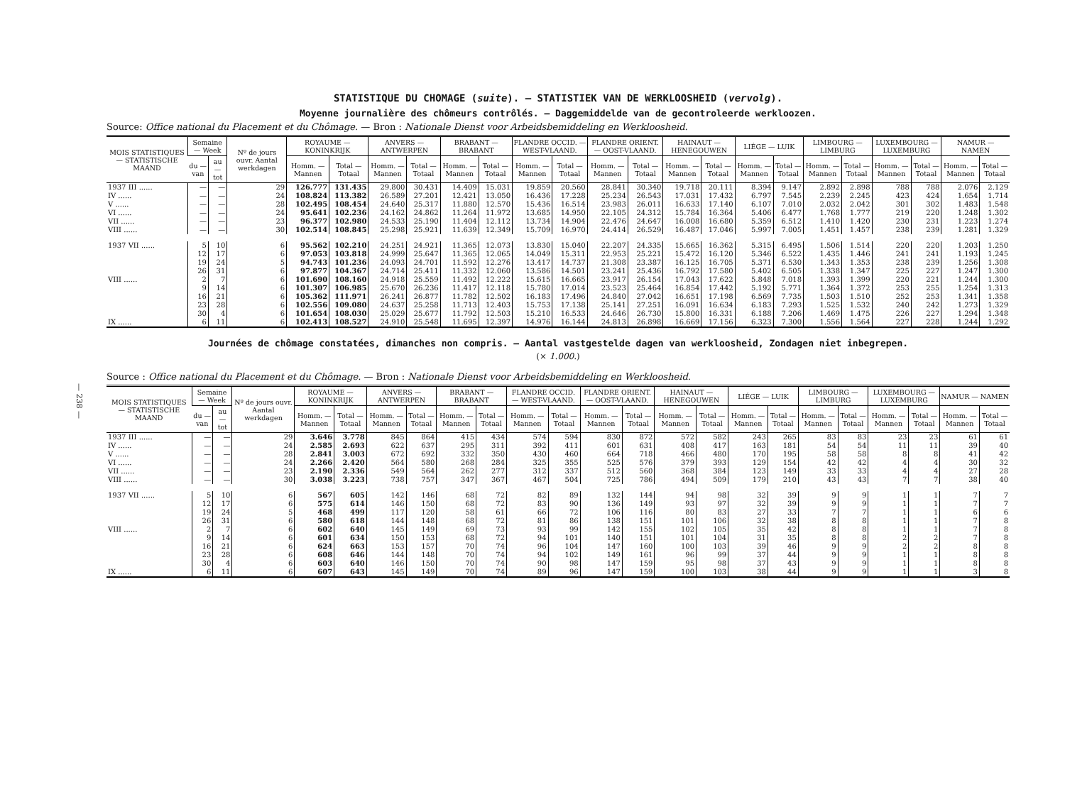— 238 —
STATISTIQUE DU CHOMAGE (suite). — STATISTIEK VAN DE WERKLOOSHEID (vervolg).
Moyenne journalière des chômeurs contrôlés. — Daggemiddelde van de gecontroleerde werkloozen.
Source: Office national du Placement et du Chômage. — Bron : Nationale Dienst voor Arbeidsbemiddeling en Werkloosheid.
| MOIS STATISTIQUES — STATISTISCHE MAAND | Semaine — Week | | Nº de jours ouvr. Aantal werkdagen | ROYAUME — KONINKRIJK | | ANVERS — ANTWERPEN | | BRABANT — BRABANT | | FLANDRE OCCID. — WEST-VLAAND. | | FLANDRE ORIENT. — OOST-VLAAND. | | HAINAUT — HENEGOUWEN | | LIÉGE — LUIK | | LIMBOURG — LIMBURG | | LUXEMBOURG — LUXEMBURG | | NAMUR — NAMEN | |
| --- | --- | --- | --- | --- | --- | --- | --- | --- | --- | --- | --- | --- | --- | --- | --- | --- | --- | --- | --- | --- | --- | --- | --- |
| | du — van | au — tot | | Homm. — Mannen | Total — Totaal | Homm. — Mannen | Total — Totaal | Homm. — Mannen | Total — Totaal | Homm. — Mannen | Total — Totaal | Homm. — Mannen | Total — Totaal | Homm. — Mannen | Total — Totaal | Homm. — Mannen | Total — Totaal | Homm. — Mannen | Total — Totaal | Homm. — Mannen | Total — Totaal | Homm. — Mannen | Total — Totaal |
| 1937 III ...... | — | — | 29 | 126.777 | 131.435 | 29.800 | 30.431 | 14.409 | 15.031 | 19.859 | 20.560 | 28.841 | 30.340 | 19.718 | 20.111 | 8.394 | 9.147 | 2.892 | 2.898 | 788 | 788 | 2.076 | 2.129 |
| IV ...... | — | — | 24 | 108.824 | 113.382 | 26.589 | 27.201 | 12.421 | 13.050 | 16.436 | 17.228 | 25.234 | 26.543 | 17.031 | 17.432 | 6.797 | 7.545 | 2.239 | 2.245 | 423 | 424 | 1.654 | 1.714 |
| V ...... | — | — | 28 | 102.495 | 108.454 | 24.640 | 25.317 | 11.880 | 12.570 | 15.436 | 16.514 | 23.983 | 26.011 | 16.633 | 17.140 | 6.107 | 7.010 | 2.032 | 2.042 | 301 | 302 | 1.483 | 1.548 |
| VI ...... | — | — | 24 | 95.641 | 102.236 | 24.162 | 24.862 | 11.264 | 11.972 | 13.685 | 14.950 | 22.105 | 24.312 | 15.784 | 16.364 | 5.406 | 6.477 | 1.768 | 1.777 | 219 | 220 | 1.248 | 1.302 |
| VII ...... | — | — | 23 | 96.377 | 102.980 | 24.533 | 25.190 | 11.404 | 12.112 | 13.734 | 14.904 | 22.476 | 24.647 | 16.008 | 16.680 | 5.359 | 6.512 | 1.410 | 1.420 | 230 | 231 | 1.223 | 1.274 |
| VIII ...... | — | — | 30 | 102.514 | 108.845 | 25.298 | 25.921 | 11.639 | 12.349 | 15.709 | 16.970 | 24.414 | 26.529 | 16.487 | 17.046 | 5.997 | 7.005 | 1.451 | 1.457 | 238 | 239 | 1.281 | 1.329 |
| 1937 VII ...... | 5 | 10 | 6 | 95.562 | 102.210 | 24.251 | 24.921 | 11.365 | 12.073 | 13.830 | 15.040 | 22.207 | 24.335 | 15.665 | 16.362 | 5.315 | 6.495 | 1.506 | 1.514 | 220 | 220 | 1.203 | 1.250 |
| | 12 | 17 | 6 | 97.053 | 103.818 | 24.999 | 25.647 | 11.365 | 12.065 | 14.049 | 15.311 | 22.953 | 25.221 | 15.472 | 16.120 | 5.346 | 6.522 | 1.435 | 1.446 | 241 | 241 | 1.193 | 1.245 |
| | 19 | 24 | 5 | 94.743 | 101.236 | 24.093 | 24.701 | 11.592 | 12.276 | 13.417 | 14.737 | 21.308 | 23.387 | 16.125 | 16.705 | 5.371 | 6.530 | 1.343 | 1.353 | 238 | 239 | 1.256 | 1.308 |
| | 26 | 31 | 6 | 97.877 | 104.367 | 24.714 | 25.411 | 11.332 | 12.060 | 13.586 | 14.501 | 23.241 | 25.436 | 16.792 | 17.580 | 5.402 | 6.505 | 1.338 | 1.347 | 225 | 227 | 1.247 | 1.300 |
| VIII ...... | 2 | 7 | 6 | 101.690 | 108.160 | 24.918 | 25.559 | 11.492 | 12.222 | 15.615 | 16.665 | 23.917 | 26.154 | 17.043 | 17.622 | 5.848 | 7.018 | 1.393 | 1.399 | 220 | 221 | 1.244 | 1.300 |
| | 9 | 14 | 6 | 101.307 | 106.985 | 25.670 | 26.236 | 11.417 | 12.118 | 15.780 | 17.014 | 23.523 | 25.464 | 16.854 | 17.442 | 5.192 | 5.771 | 1.364 | 1.372 | 253 | 255 | 1.254 | 1.313 |
| | 16 | 21 | 6 | 105.362 | 111.971 | 26.241 | 26.877 | 11.782 | 12.502 | 16.183 | 17.496 | 24.840 | 27.042 | 16.651 | 17.198 | 6.569 | 7.735 | 1.503 | 1.510 | 252 | 253 | 1.341 | 1.358 |
| | 23 | 28 | 6 | 102.556 | 109.080 | 24.637 | 25.258 | 11.713 | 12.403 | 15.753 | 17.138 | 25.141 | 27.251 | 16.091 | 16.634 | 6.183 | 7.293 | 1.525 | 1.532 | 240 | 242 | 1.273 | 1.329 |
| | 30 | 4 | 6 | 101.654 | 108.030 | 25.029 | 25.677 | 11.792 | 12.503 | 15.210 | 16.533 | 24.646 | 26.730 | 15.800 | 16.331 | 6.188 | 7.206 | 1.469 | 1.475 | 226 | 227 | 1.294 | 1.348 |
| IX ...... | 6 | 11 | 6 | 102.413 | 108.527 | 24.910 | 25.548 | 11.695 | 12.397 | 14.976 | 16.144 | 24.813 | 26.898 | 16.669 | 17.156 | 6.323 | 7.300 | 1.556 | 1.564 | 227 | 228 | 1.244 | 1.292 |
Journées de chômage constatées, dimanches non compris. — Aantal vastgestelde dagen van werkloosheid, Zondagen niet inbegrepen.
(× 1.000.)
Source : Office national du Placement et du Chômage. — Bron : Nationale Dienst voor Arbeidsbemiddeling en Werkloosheid.
| MOIS STATISTIQUES — STATISTISCHE MAAND | Semaine — Week | | Nº de jours ouvr. Aantal werkdagen | ROYAUME — KONINKRIJK | | ANVERS — ANTWERPEN | | BRABANT — BRABANT | | FLANDRE OCCID. — WEST-VLAAND. | | FLANDRE ORIENT. — OOST-VLAAND. | | HAINAUT — HENEGOUWEN | | LIÉGE — LUIK | | LIMBOURG — LIMBURG | | LUXEMBOURG — LUXEMBURG | | NAMUR — NAMEN | |
| --- | --- | --- | --- | --- | --- | --- | --- | --- | --- | --- | --- | --- | --- | --- | --- | --- | --- | --- | --- | --- | --- | --- | --- |
| | du — van | au — tot | | Homm. — Mannen | Total — Totaal | Homm. — Mannen | Total — Totaal | Homm. — Mannen | Total — Totaal | Homm. — Mannen | Total — Totaal | Homm. — Mannen | Total — Totaal | Homm. — Mannen | Total — Totaal | Homm. — Mannen | Total — Totaal | Homm. — Mannen | Total — Totaal | Homm. — Mannen | Total — Totaal | Homm. — Mannen | Total — Totaal |
| 1937 III ...... | — | — | 29 | 3.646 | 3.778 | 845 | 864 | 415 | 434 | 574 | 594 | 830 | 872 | 572 | 582 | 243 | 265 | 83 | 83 | 23 | 23 | 61 | 61 |
| IV ...... | — | — | 24 | 2.585 | 2.693 | 622 | 637 | 295 | 311 | 392 | 411 | 601 | 631 | 408 | 417 | 163 | 181 | 54 | 54 | 11 | 11 | 39 | 40 |
| V ...... | — | — | 28 | 2.841 | 3.003 | 672 | 692 | 332 | 350 | 430 | 460 | 664 | 718 | 466 | 480 | 170 | 195 | 58 | 58 | 8 | 8 | 41 | 42 |
| VI ...... | — | — | 24 | 2.266 | 2.420 | 564 | 580 | 268 | 284 | 325 | 355 | 525 | 576 | 379 | 393 | 129 | 154 | 42 | 42 | 4 | 4 | 30 | 32 |
| VII ...... | — | — | 23 | 2.190 | 2.336 | 549 | 564 | 262 | 277 | 312 | 337 | 512 | 560 | 368 | 384 | 123 | 149 | 33 | 33 | 4 | 4 | 27 | 28 |
| VIII ...... | — | — | 30 | 3.038 | 3.223 | 738 | 757 | 347 | 367 | 467 | 504 | 725 | 786 | 494 | 509 | 179 | 210 | 43 | 43 | 7 | 7 | 38 | 40 |
| 1937 VII ...... | 5 | 10 | 6 | 567 | 605 | 142 | 146 | 68 | 72 | 82 | 89 | 132 | 144 | 94 | 98 | 32 | 39 | 9 | 9 | 1 | 1 | 7 | 7 |
| | 12 | 17 | 6 | 575 | 614 | 146 | 150 | 68 | 72 | 83 | 90 | 136 | 149 | 93 | 97 | 32 | 39 | 9 | 9 | 1 | 1 | 7 | 7 |
| | 19 | 24 | 5 | 468 | 499 | 117 | 120 | 58 | 61 | 66 | 72 | 106 | 116 | 80 | 83 | 27 | 33 | 7 | 7 | 1 | 1 | 6 | 6 |
| | 26 | 31 | 6 | 580 | 618 | 144 | 148 | 68 | 72 | 81 | 86 | 138 | 151 | 101 | 106 | 32 | 38 | 8 | 8 | 1 | 1 | 7 | 8 |
| VIII ...... | 2 | 7 | 6 | 602 | 640 | 145 | 149 | 69 | 73 | 93 | 99 | 142 | 155 | 102 | 105 | 35 | 42 | 8 | 8 | 1 | 1 | 7 | 8 |
| | 9 | 14 | 6 | 601 | 634 | 150 | 153 | 68 | 72 | 94 | 101 | 140 | 151 | 101 | 104 | 31 | 35 | 8 | 8 | 2 | 2 | 7 | 8 |
| | 16 | 21 | 6 | 624 | 663 | 153 | 157 | 70 | 74 | 96 | 104 | 147 | 160 | 100 | 103 | 39 | 46 | 9 | 9 | 2 | 2 | 8 | 8 |
| | 23 | 28 | 6 | 608 | 646 | 144 | 148 | 70 | 74 | 94 | 102 | 149 | 161 | 96 | 99 | 37 | 44 | 9 | 9 | 1 | 1 | 8 | 8 |
| | 30 | 4 | 6 | 603 | 640 | 146 | 150 | 70 | 74 | 90 | 98 | 147 | 159 | 95 | 98 | 37 | 43 | 9 | 9 | 1 | 1 | 8 | 8 |
| IX ...... | 6 | 11 | 6 | 607 | 643 | 145 | 149 | 70 | 74 | 89 | 96 | 147 | 159 | 100 | 103 | 38 | 44 | 9 | 9 | 1 | 1 | 3 | 8 |